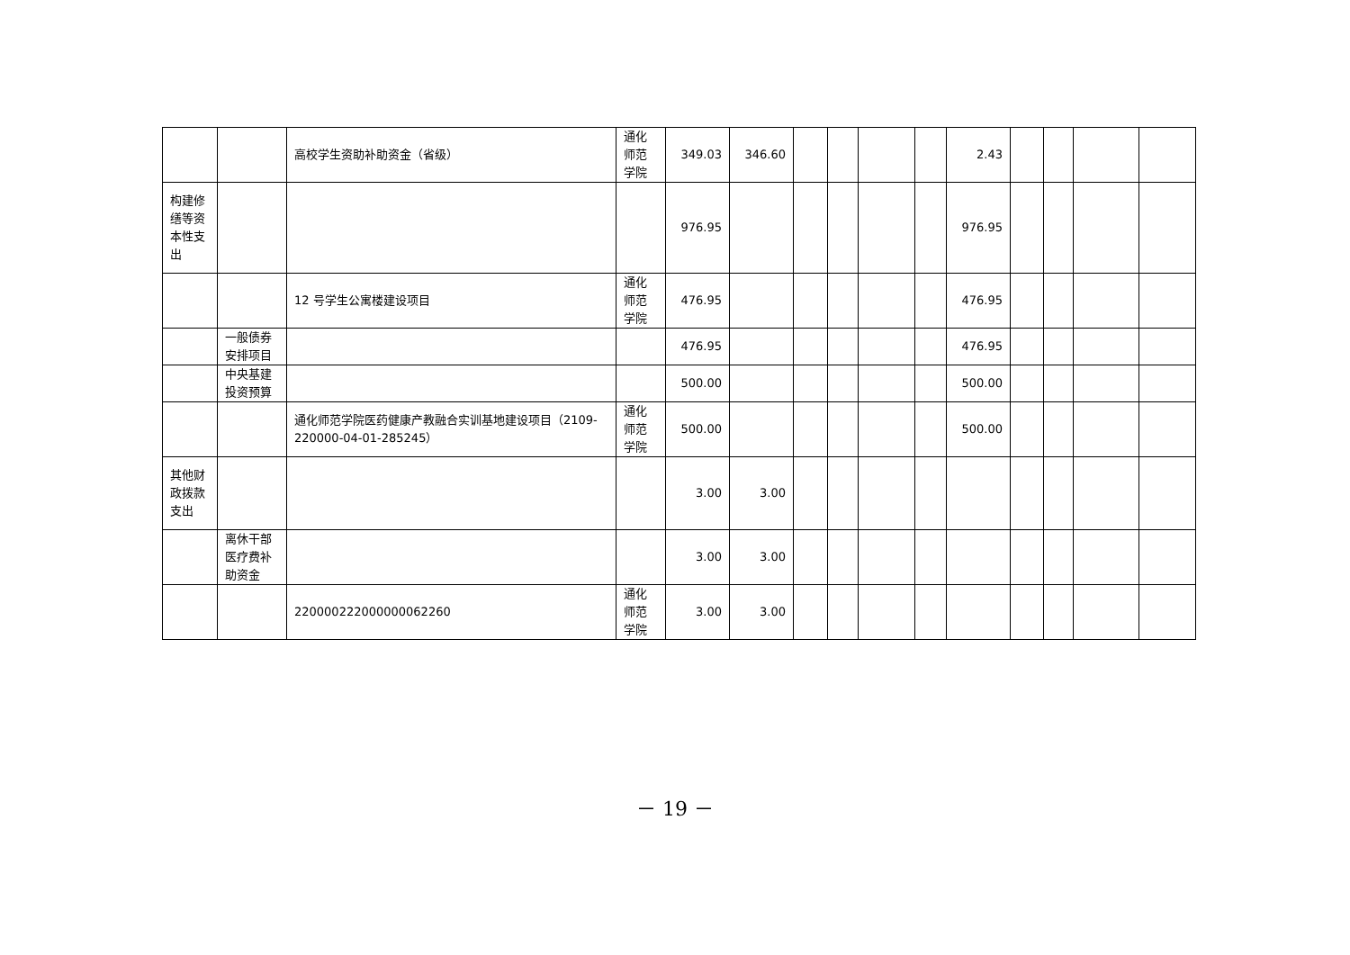| | | 高校学生资助补助资金（省级） | 通化师范学院 | 349.03 | 346.60 | | | | | 2.43 | | | | |
| 构建修缮等资本性支出 | | | | 976.95 | | | | | | 976.95 | | | | |
| | | 12 号学生公寓楼建设项目 | 通化师范学院 | 476.95 | | | | | | 476.95 | | | | |
| | 一般债券安排项目 | | | 476.95 | | | | | | 476.95 | | | | |
| | 中央基建投资预算 | | | 500.00 | | | | | | 500.00 | | | | |
| | | 通化师范学院医药健康产教融合实训基地建设项目（2109-220000-04-01-285245） | 通化师范学院 | 500.00 | | | | | | 500.00 | | | | |
| 其他财政拨款支出 | | | | 3.00 | 3.00 | | | | | | | | | |
| | 离休干部医疗费补助资金 | | | 3.00 | 3.00 | | | | | | | | | |
| | | 220000222000000062260 | 通化师范学院 | 3.00 | 3.00 | | | | | | | | | |
－ 19 －